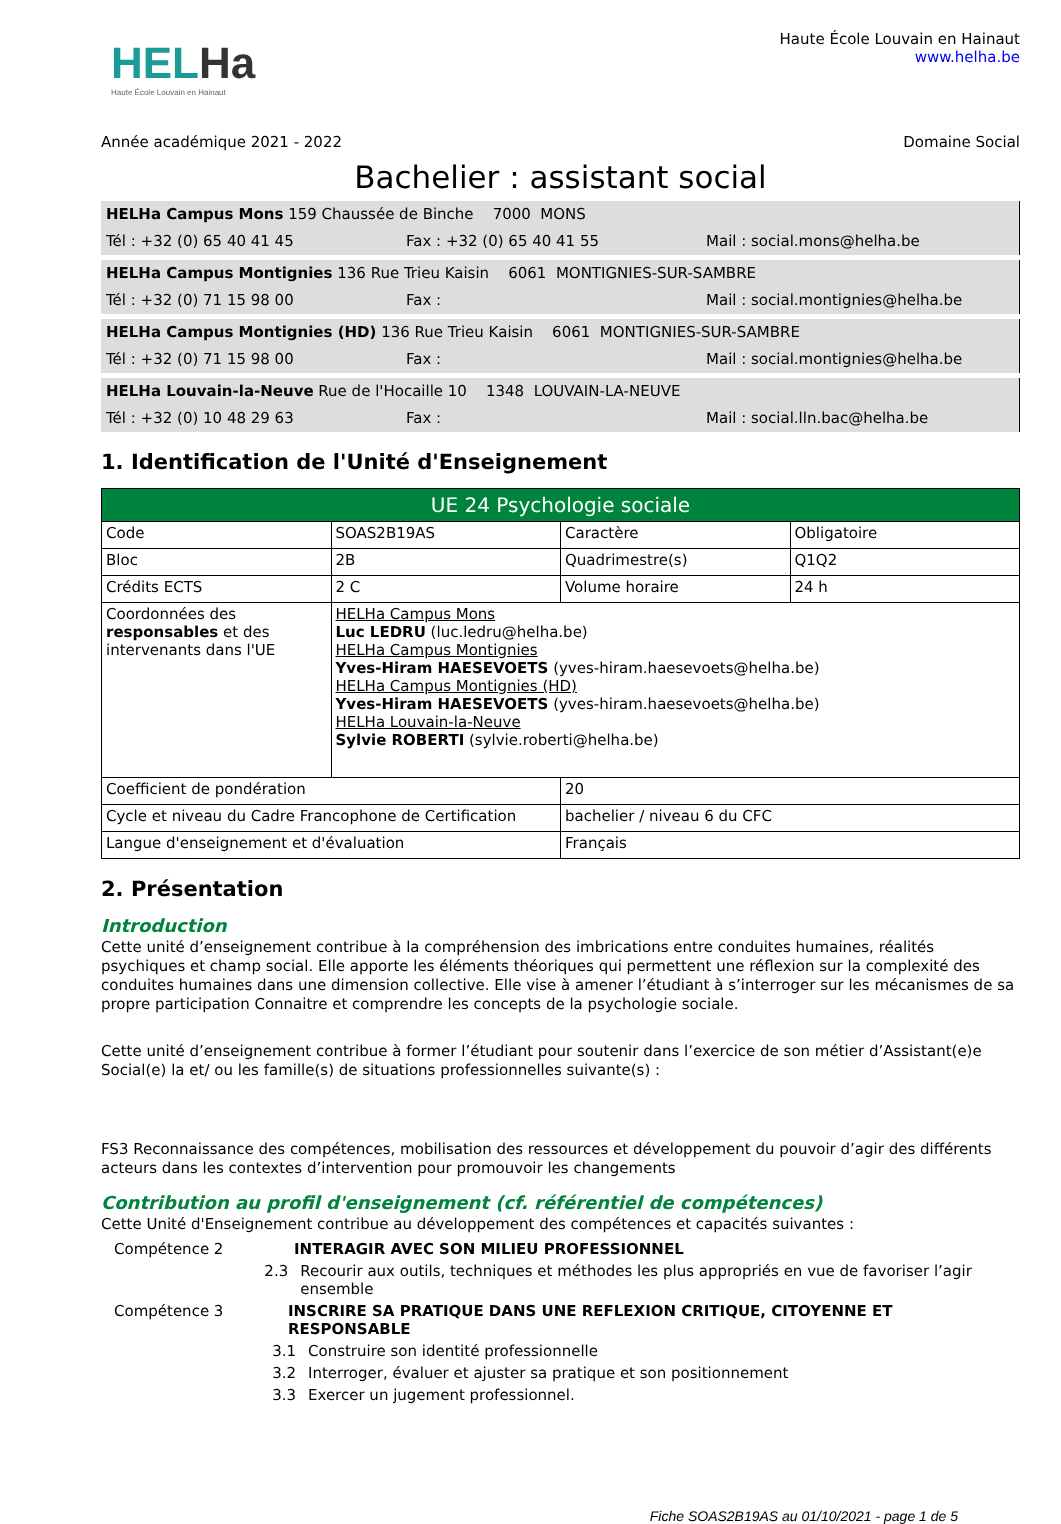HELHa
Haute École Louvain en Hainaut
Haute École Louvain en Hainaut
www.helha.be
Année académique 2021 - 2022 Domaine Social
Bachelier : assistant social
HELHa Campus Mons 159 Chaussée de Binche 7000 MONS
Tél : +32 (0) 65 40 41 45 Fax : +32 (0) 65 40 41 55 Mail : social.mons@helha.be
HELHa Campus Montignies 136 Rue Trieu Kaisin 6061 MONTIGNIES-SUR-SAMBRE
Tél : +32 (0) 71 15 98 00 Fax : Mail : social.montignies@helha.be
HELHa Campus Montignies (HD) 136 Rue Trieu Kaisin 6061 MONTIGNIES-SUR-SAMBRE
Tél : +32 (0) 71 15 98 00 Fax : Mail : social.montignies@helha.be
HELHa Louvain-la-Neuve Rue de l'Hocaille 10 1348 LOUVAIN-LA-NEUVE
Tél : +32 (0) 10 48 29 63 Fax : Mail : social.lln.bac@helha.be
1. Identification de l'Unité d'Enseignement
| UE 24 Psychologie sociale | | | |
| Code | SOAS2B19AS | Caractère | Obligatoire |
| Bloc | 2B | Quadrimestre(s) | Q1Q2 |
| Crédits ECTS | 2 C | Volume horaire | 24 h |
| Coordonnées des responsables et des intervenants dans l'UE | HELHa Campus Mons Luc LEDRU (luc.ledru@helha.be) HELHa Campus Montignies Yves-Hiram HAESEVOETS (yves-hiram.haesevoets@helha.be) HELHa Campus Montignies (HD) Yves-Hiram HAESEVOETS (yves-hiram.haesevoets@helha.be) HELHa Louvain-la-Neuve Sylvie ROBERTI (sylvie.roberti@helha.be) | | |
| Coefficient de pondération | | 20 | |
| Cycle et niveau du Cadre Francophone de Certification | | bachelier / niveau 6 du CFC | |
| Langue d'enseignement et d'évaluation | | Français | |
2. Présentation
Introduction
Cette unité d’enseignement contribue à la compréhension des imbrications entre conduites humaines, réalités psychiques et champ social. Elle apporte les éléments théoriques qui permettent une réflexion sur la complexité des conduites humaines dans une dimension collective. Elle vise à amener l’étudiant à s’interroger sur les mécanismes de sa propre participation Connaitre et comprendre les concepts de la psychologie sociale.
Cette unité d’enseignement contribue à former l’étudiant pour soutenir dans l’exercice de son métier d’Assistant(e)e Social(e) la et/ ou les famille(s) de situations professionnelles suivante(s) :
FS3 Reconnaissance des compétences, mobilisation des ressources et développement du pouvoir d’agir des différents acteurs dans les contextes d’intervention pour promouvoir les changements
Contribution au profil d'enseignement (cf. référentiel de compétences)
Cette Unité d'Enseignement contribue au développement des compétences et capacités suivantes :
Compétence 2 INTERAGIR AVEC SON MILIEU PROFESSIONNEL
2.3 Recourir aux outils, techniques et méthodes les plus appropriés en vue de favoriser l’agir ensemble
Compétence 3 INSCRIRE SA PRATIQUE DANS UNE REFLEXION CRITIQUE, CITOYENNE ET RESPONSABLE
3.1 Construire son identité professionnelle
3.2 Interroger, évaluer et ajuster sa pratique et son positionnement
3.3 Exercer un jugement professionnel.
Fiche SOAS2B19AS au 01/10/2021 - page 1 de 5